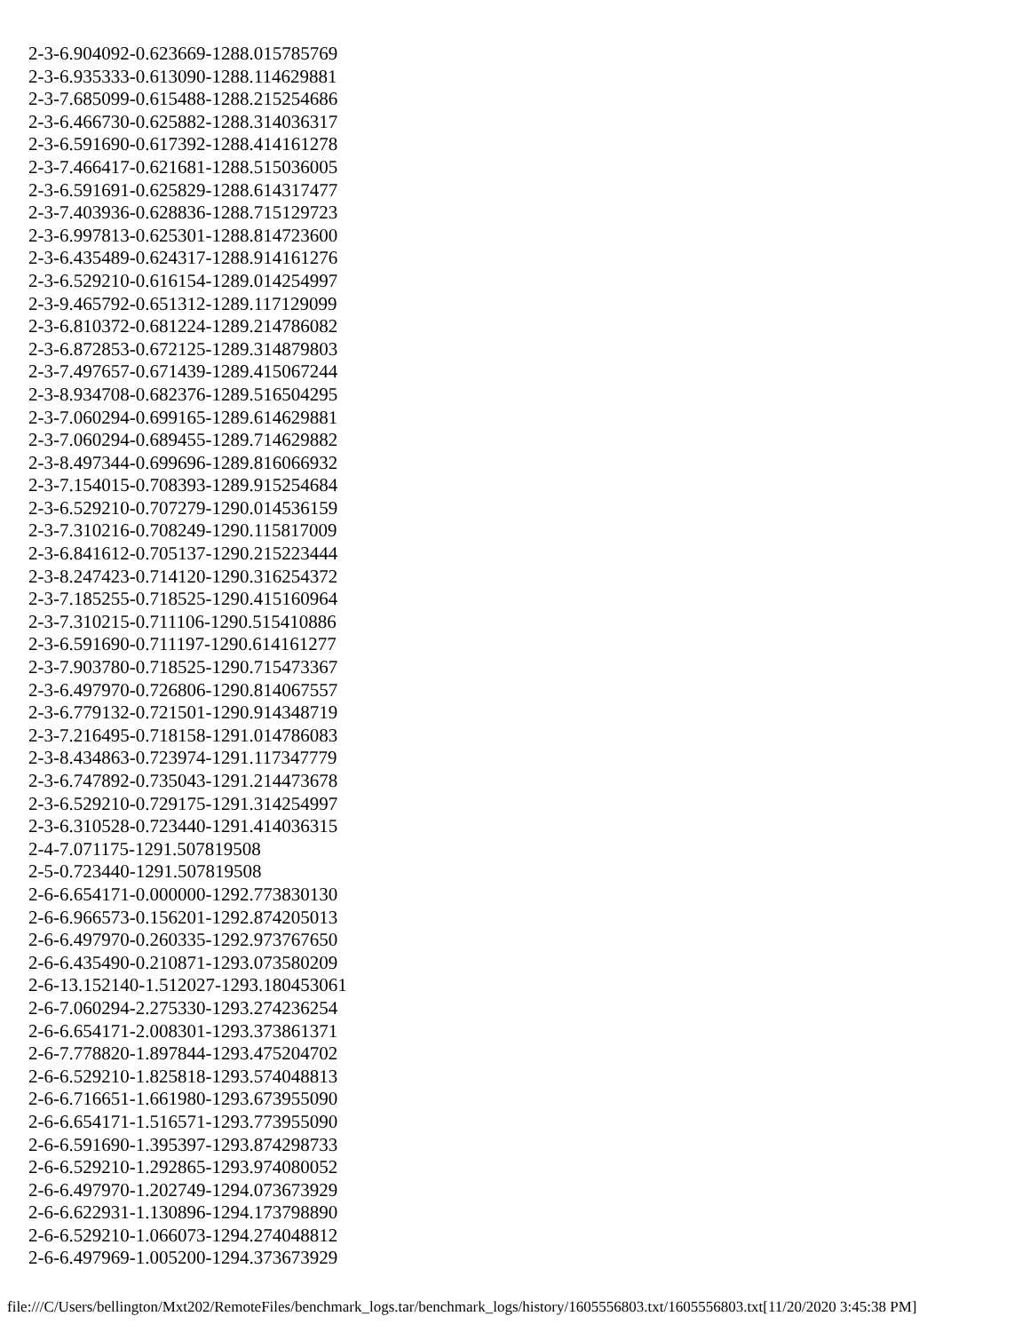2-3-6.904092-0.623669-1288.015785769 2-3-6.935333-0.613090-1288.114629881 2-3-7.685099-0.615488-1288.215254686 2-3-6.466730-0.625882-1288.314036317 2-3-6.591690-0.617392-1288.414161278 2-3-7.466417-0.621681-1288.515036005 2-3-6.591691-0.625829-1288.614317477 2-3-7.403936-0.628836-1288.715129723 2-3-6.997813-0.625301-1288.814723600 2-3-6.435489-0.624317-1288.914161276 2-3-6.529210-0.616154-1289.014254997 2-3-9.465792-0.651312-1289.117129099 2-3-6.810372-0.681224-1289.214786082 2-3-6.872853-0.672125-1289.314879803 2-3-7.497657-0.671439-1289.415067244 2-3-8.934708-0.682376-1289.516504295 2-3-7.060294-0.699165-1289.614629881 2-3-7.060294-0.689455-1289.714629882 2-3-8.497344-0.699696-1289.816066932 2-3-7.154015-0.708393-1289.915254684 2-3-6.529210-0.707279-1290.014536159 2-3-7.310216-0.708249-1290.115817009 2-3-6.841612-0.705137-1290.215223444 2-3-8.247423-0.714120-1290.316254372 2-3-7.185255-0.718525-1290.415160964 2-3-7.310215-0.711106-1290.515410886 2-3-6.591690-0.711197-1290.614161277 2-3-7.903780-0.718525-1290.715473367 2-3-6.497970-0.726806-1290.814067557 2-3-6.779132-0.721501-1290.914348719 2-3-7.216495-0.718158-1291.014786083 2-3-8.434863-0.723974-1291.117347779 2-3-6.747892-0.735043-1291.214473678 2-3-6.529210-0.729175-1291.314254997 2-3-6.310528-0.723440-1291.414036315 2-4-7.071175-1291.507819508 2-5-0.723440-1291.507819508 2-6-6.654171-0.000000-1292.773830130 2-6-6.966573-0.156201-1292.874205013 2-6-6.497970-0.260335-1292.973767650 2-6-6.435490-0.210871-1293.073580209 2-6-13.152140-1.512027-1293.180453061 2-6-7.060294-2.275330-1293.274236254 2-6-6.654171-2.008301-1293.373861371 2-6-7.778820-1.897844-1293.475204702 2-6-6.529210-1.825818-1293.574048813 2-6-6.716651-1.661980-1293.673955090 2-6-6.654171-1.516571-1293.773955090 2-6-6.591690-1.395397-1293.874298733 2-6-6.529210-1.292865-1293.974080052 2-6-6.497970-1.202749-1294.073673929 2-6-6.622931-1.130896-1294.173798890 2-6-6.529210-1.066073-1294.274048812 2-6-6.497969-1.005200-1294.373673929
file:///C/Users/bellington/Mxt202/RemoteFiles/benchmark_logs.tar/benchmark_logs/history/1605556803.txt/1605556803.txt[11/20/2020 3:45:38 PM]